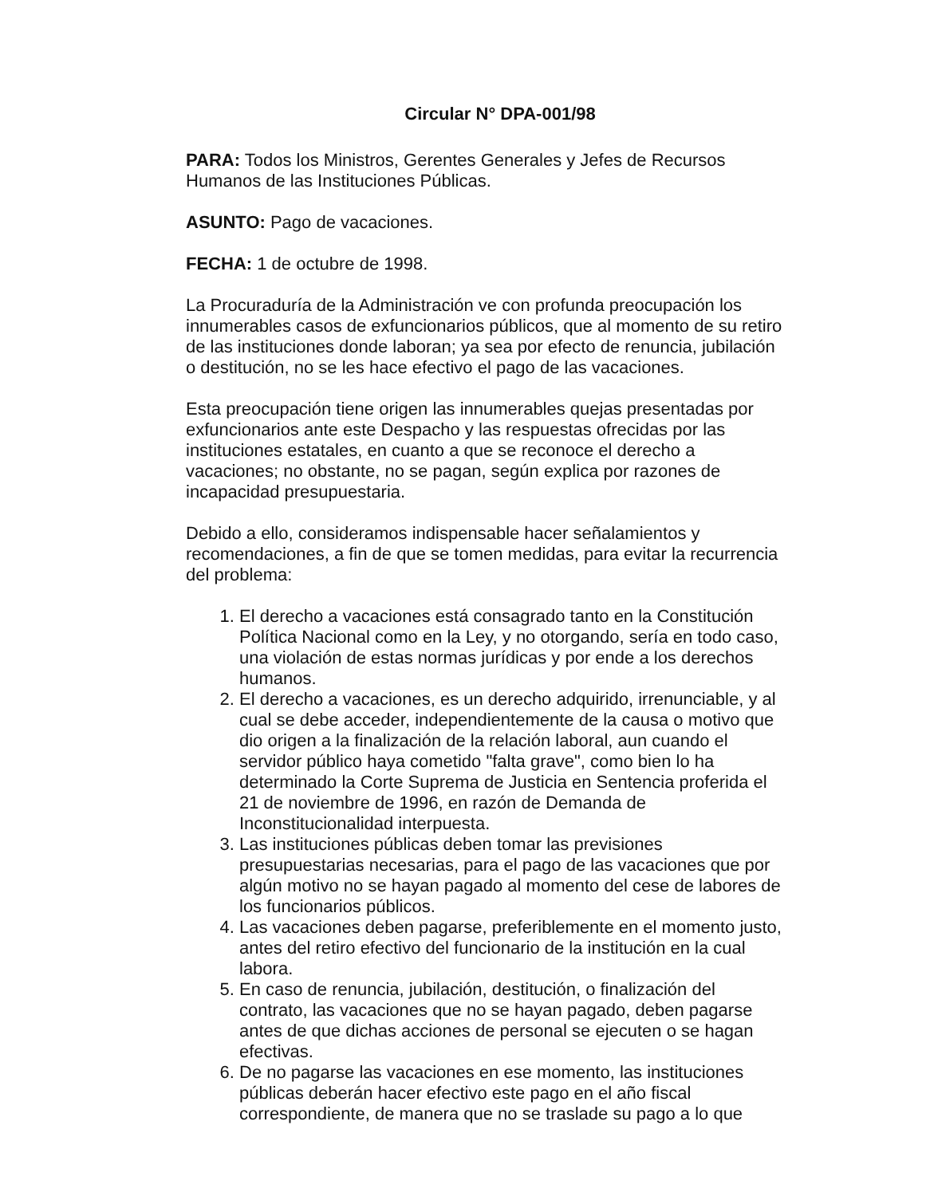Circular N° DPA-001/98
PARA: Todos los Ministros, Gerentes Generales y Jefes de Recursos Humanos de las Instituciones Públicas.
ASUNTO: Pago de vacaciones.
FECHA: 1 de octubre de 1998.
La Procuraduría de la Administración ve con profunda preocupación los innumerables casos de exfuncionarios públicos, que al momento de su retiro de las instituciones donde laboran; ya sea por efecto de renuncia, jubilación o destitución, no se les hace efectivo el pago de las vacaciones.
Esta preocupación tiene origen las innumerables quejas presentadas por exfuncionarios ante este Despacho y las respuestas ofrecidas por las instituciones estatales, en cuanto a que se reconoce el derecho a vacaciones; no obstante, no se pagan, según explica por razones de incapacidad presupuestaria.
Debido a ello, consideramos indispensable hacer señalamientos y recomendaciones, a fin de que se tomen medidas, para evitar la recurrencia del problema:
1. El derecho a vacaciones está consagrado tanto en la Constitución Política Nacional como en la Ley, y no otorgando, sería en todo caso, una violación de estas normas jurídicas y por ende a los derechos humanos.
2. El derecho a vacaciones, es un derecho adquirido, irrenunciable, y al cual se debe acceder, independientemente de la causa o motivo que dio origen a la finalización de la relación laboral, aun cuando el servidor público haya cometido "falta grave", como bien lo ha determinado la Corte Suprema de Justicia en Sentencia proferida el 21 de noviembre de 1996, en razón de Demanda de Inconstitucionalidad interpuesta.
3. Las instituciones públicas deben tomar las previsiones presupuestarias necesarias, para el pago de las vacaciones que por algún motivo no se hayan pagado al momento del cese de labores de los funcionarios públicos.
4. Las vacaciones deben pagarse, preferiblemente en el momento justo, antes del retiro efectivo del funcionario de la institución en la cual labora.
5. En caso de renuncia, jubilación, destitución, o finalización del contrato, las vacaciones que no se hayan pagado, deben pagarse antes de que dichas acciones de personal se ejecuten o se hagan efectivas.
6. De no pagarse las vacaciones en ese momento, las instituciones públicas deberán hacer efectivo este pago en el año fiscal correspondiente, de manera que no se traslade su pago a lo que